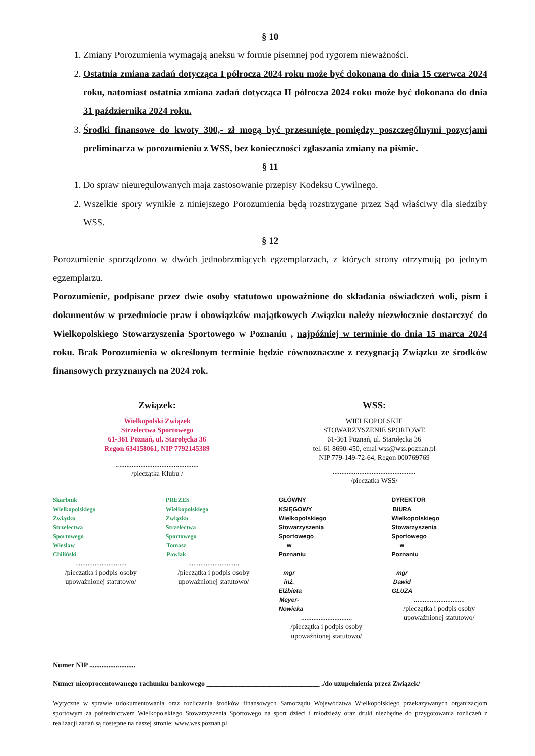§ 10
1. Zmiany Porozumienia wymagają aneksu w formie pisemnej pod rygorem nieważności.
2. Ostatnia zmiana zadań dotycząca I półrocza 2024 roku może być dokonana do dnia 15 czerwca 2024 roku, natomiast ostatnia zmiana zadań dotycząca II półrocza 2024 roku może być dokonana do dnia 31 października 2024 roku.
3. Środki finansowe do kwoty 300,- zł mogą być przesunięte pomiędzy poszczególnymi pozycjami preliminarza w porozumieniu z WSS, bez konieczności zgłaszania zmiany na piśmie.
§ 11
1. Do spraw nieuregulowanych maja zastosowanie przepisy Kodeksu Cywilnego.
2. Wszelkie spory wynikłe z niniejszego Porozumienia będą rozstrzygane przez Sąd właściwy dla siedziby WSS.
§ 12
Porozumienie sporządzono w dwóch jednobrzmiących egzemplarzach, z których strony otrzymują po jednym egzemplarzu.
Porozumienie, podpisane przez dwie osoby statutowo upoważnione do składania oświadczeń woli, pism i dokumentów w przedmiocie praw i obowiązków majątkowych Związku należy niezwłocznie dostarczyć do Wielkopolskiego Stowarzyszenia Sportowego w Poznaniu , najpóźniej w terminie do dnia 15 marca 2024 roku. Brak Porozumienia w określonym terminie będzie równoznaczne z rezygnacją Związku ze środków finansowych przyznanych na 2024 rok.
Związek:
Wielkopolski Związek
Strzelectwa Sportowego
61-361 Poznań, ul. Starołęcka 36
Regon 634158061, NIP 7792145389
...............................................
/pieczątka Klubu /
WSS:
WIELKOPOLSKIE
STOWARZYSZENIE SPORTOWE
61-361 Poznań, ul. Starołęcka 36
tel. 61 8690-450, emai wss@wss.poznan.pl
NIP 779-149-72-64, Regon 000769769
...............................................
/pieczątka WSS/
Skarbnik
Wielkopolskiego Związku
Strzelectwa Sportowego
Wiesław Chiliński
.............................
/pieczątka i podpis osoby upoważnionej statutowo/
PREZES
Wielkopolskiego Związku
Strzelectwa Sportowego
Tomasz Pawlak
.............................
/pieczątka i podpis osoby upoważnionej statutowo/
GŁÓWNY KSIĘGOWY
Wielkopolskiego Stowarzyszenia
Sportowego w Poznaniu
mgr inż. Elżbieta Meyer-Nowicka
.............................
/pieczątka i podpis osoby upoważnionej statutowo/
DYREKTOR BIURA
Wielkopolskiego Stowarzyszenia
Sportowego w Poznaniu
mgr Dawid GLUZA
.............................
/pieczątka i podpis osoby upoważnionej statutowo/
Numer NIP ..........................
Numer nieoprocentowanego rachunku bankowego ________________________________ ./do uzupełnienia przez Związek/
Wytyczne w sprawie udokumentowania oraz rozliczenia środków finansowych Samorządu Województwa Wielkopolskiego przekazywanych organizacjom sportowym za pośrednictwem Wielkopolskiego Stowarzyszenia Sportowego na sport dzieci i młodzieży oraz druki niezbędne do przygotowania rozliczeń z realizacji zadań są dostępne na naszej stronie: www.wss.poznan.pl